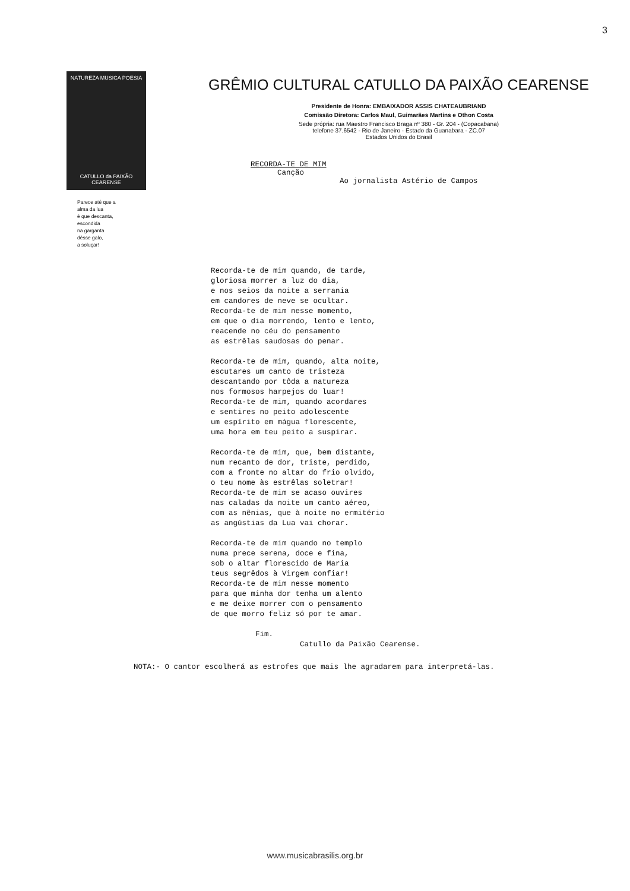3
NATUREZA MUSICA POESIA
CATULLO da PAIXÃO CEARENSE
Parece até que a
alma da lua
é que descanta,
escondida
na garganta
dêsse galo,
a soluçar!
GRÊMIO CULTURAL CATULLO DA PAIXÃO CEARENSE
Presidente de Honra: EMBAIXADOR ASSIS CHATEAUBRIAND
Comissão Diretora: Carlos Maul, Guimarães Martins e Othon Costa
Sede própria: rua Maestro Francisco Braga nº 380 - Gr. 204 - (Copacabana)
telefone 37.6542 - Rio de Janeiro - Estado da Guanabara - ZC.07
Estados Unidos do Brasil
RECORDA-TE DE MIM
Canção
Ao jornalista Astério de Campos
Recorda-te de mim quando, de tarde, gloriosa morrer a luz do dia, e nos seios da noite a serrania em candores de neve se ocultar. Recorda-te de mim nesse momento, em que o dia morrendo, lento e lento, reacende no céu do pensamento as estrêlas saudosas do penar. Recorda-te de mim, quando, alta noite, escutares um canto de tristeza descantando por tôda a natureza nos formosos harpejos do luar! Recorda-te de mim, quando acordares e sentires no peito adolescente um espírito em mágua florescente, uma hora em teu peito a suspirar. Recorda-te de mim, que, bem distante, num recanto de dor, triste, perdido, com a fronte no altar do frio olvido, o teu nome às estrêlas soletrar! Recorda-te de mim se acaso ouvires nas caladas da noite um canto aéreo, com as nênias, que à noite no ermitério as angústias da Lua vai chorar. Recorda-te de mim quando no templo numa prece serena, doce e fina, sob o altar florescido de Maria teus segrêdos à Virgem confiar! Recorda-te de mim nesse momento para que minha dor tenha um alento e me deixe morrer com o pensamento de que morro feliz só por te amar. Fim. Catullo da Paixão Cearense.
NOTA:- O cantor escolherá as estrofes que mais lhe agradarem para interpretá-las.
www.musicabrasilis.org.br